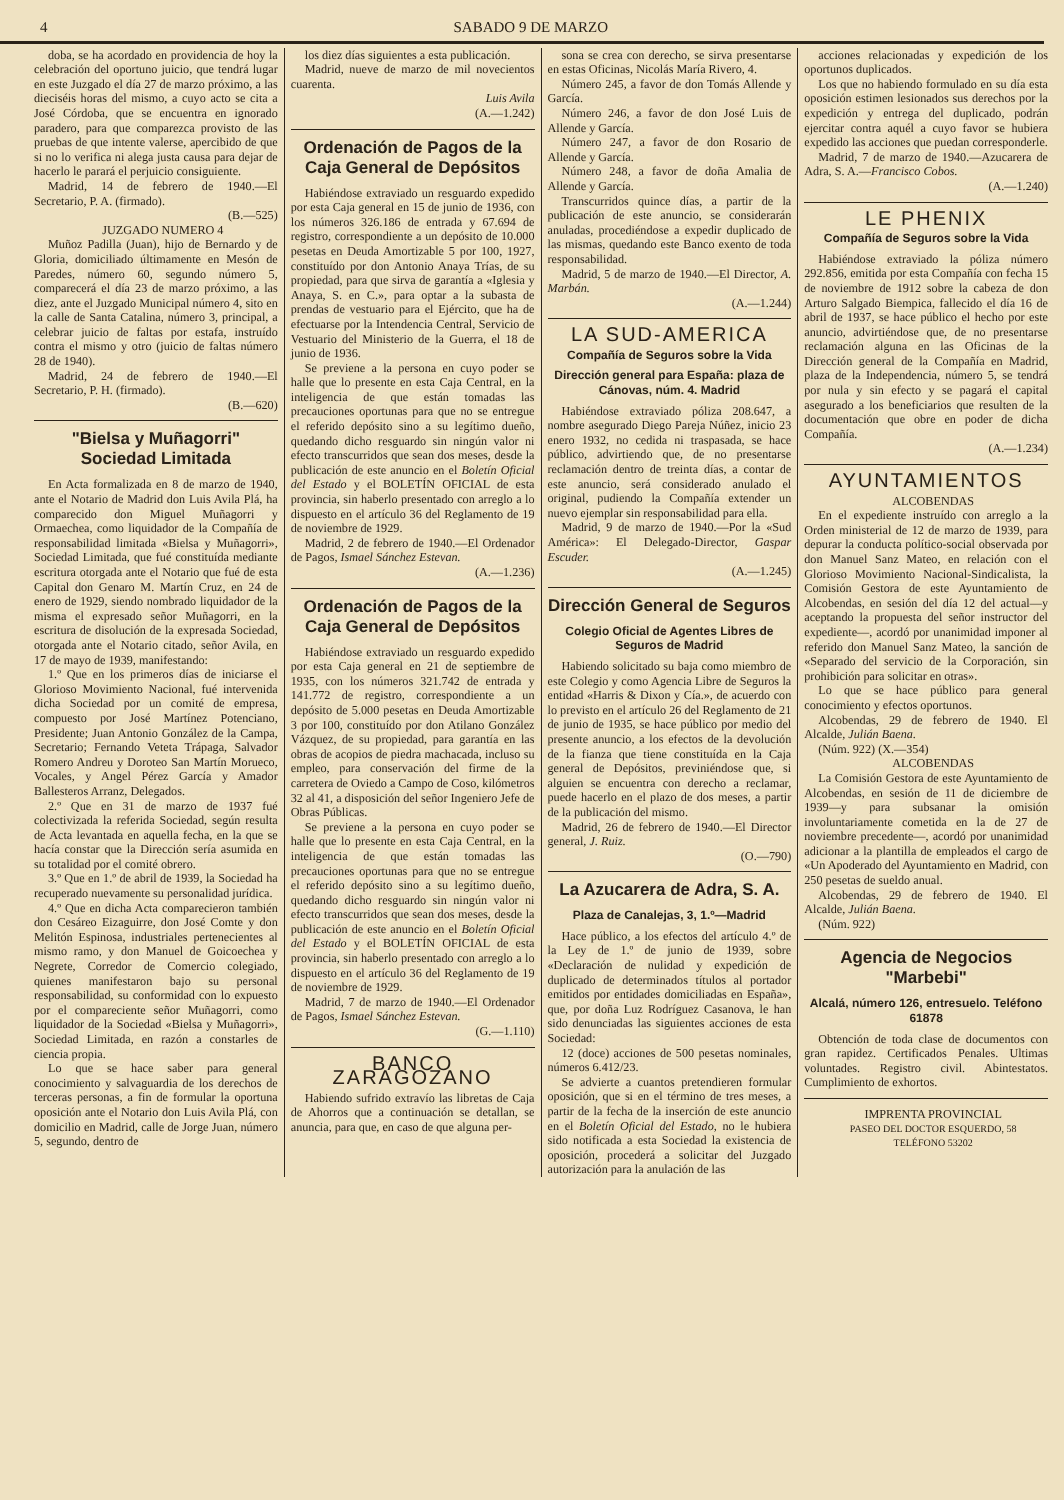4 SABADO 9 DE MARZO
doba, se ha acordado en providencia de hoy la celebración del oportuno juicio, que tendrá lugar en este Juzgado el día 27 de marzo próximo, a las dieciséis horas del mismo, a cuyo acto se cita a José Córdoba, que se encuentra en ignorado paradero, para que comparezca provisto de las pruebas de que intente valerse, apercibido de que si no lo verifica ni alega justa causa para dejar de hacerlo le parará el perjuicio consiguiente.
Madrid, 14 de febrero de 1940.—El Secretario, P. A. (firmado).
(B.—525)
JUZGADO NUMERO 4
Muñoz Padilla (Juan), hijo de Bernardo y de Gloria, domiciliado últimamente en Mesón de Paredes, número 60, segundo número 5, comparecerá el día 23 de marzo próximo, a las diez, ante el Juzgado Municipal número 4, sito en la calle de Santa Catalina, número 3, principal, a celebrar juicio de faltas por estafa, instruído contra el mismo y otro (juicio de faltas número 28 de 1940).
Madrid, 24 de febrero de 1940.—El Secretario, P. H. (firmado).
(B.—620)
"Bielsa y Muñagorri" Sociedad Limitada
En Acta formalizada en 8 de marzo de 1940, ante el Notario de Madrid don Luis Avila Plá, ha comparecido don Miguel Muñagorri y Ormaechea, como liquidador de la Compañía de responsabilidad limitada «Bielsa y Muñagorri», Sociedad Limitada, que fué constituída mediante escritura otorgada ante el Notario que fué de esta Capital don Genaro M. Martín Cruz, en 24 de enero de 1929, siendo nombrado liquidador de la misma el expresado señor Muñagorri, en la escritura de disolución de la expresada Sociedad, otorgada ante el Notario citado, señor Avila, en 17 de mayo de 1939, manifestando:
1.º Que en los primeros días de iniciarse el Glorioso Movimiento Nacional, fué intervenida dicha Sociedad por un comité de empresa, compuesto por José Martínez Potenciano, Presidente; Juan Antonio González de la Campa, Secretario; Fernando Veteta Trápaga, Salvador Romero Andreu y Doroteo San Martín Morueco, Vocales, y Angel Pérez García y Amador Ballesteros Arranz, Delegados.
2.º Que en 31 de marzo de 1937 fué colectivizada la referida Sociedad, según resulta de Acta levantada en aquella fecha, en la que se hacía constar que la Dirección sería asumida en su totalidad por el comité obrero.
3.º Que en 1.º de abril de 1939, la Sociedad ha recuperado nuevamente su personalidad jurídica.
4.º Que en dicha Acta comparecieron también don Cesáreo Eizaguirre, don José Comte y don Melitón Espinosa, industriales pertenecientes al mismo ramo, y don Manuel de Goicoechea y Negrete, Corredor de Comercio colegiado, quienes manifestaron bajo su personal responsabilidad, su conformidad con lo expuesto por el compareciente señor Muñagorri, como liquidador de la Sociedad «Bielsa y Muñagorri», Sociedad Limitada, en razón a constarles de ciencia propia.
Lo que se hace saber para general conocimiento y salvaguardia de los derechos de terceras personas, a fin de formular la oportuna oposición ante el Notario don Luis Avila Plá, con domicilio en Madrid, calle de Jorge Juan, número 5, segundo, dentro de
los diez días siguientes a esta publicación.
Madrid, nueve de marzo de mil novecientos cuarenta.
Luis Avila
(A.—1.242)
Ordenación de Pagos de la Caja General de Depósitos
Habiéndose extraviado un resguardo expedido por esta Caja general en 15 de junio de 1936, con los números 326.186 de entrada y 67.694 de registro, correspondiente a un depósito de 10.000 pesetas en Deuda Amortizable 5 por 100, 1927, constituído por don Antonio Anaya Trías, de su propiedad, para que sirva de garantía a «Iglesia y Anaya, S. en C.», para optar a la subasta de prendas de vestuario para el Ejército, que ha de efectuarse por la Intendencia Central, Servicio de Vestuario del Ministerio de la Guerra, el 18 de junio de 1936.
Se previene a la persona en cuyo poder se halle que lo presente en esta Caja Central, en la inteligencia de que están tomadas las precauciones oportunas para que no se entregue el referido depósito sino a su legítimo dueño, quedando dicho resguardo sin ningún valor ni efecto transcurridos que sean dos meses, desde la publicación de este anuncio en el Boletín Oficial del Estado y el BOLETÍN OFICIAL de esta provincia, sin haberlo presentado con arreglo a lo dispuesto en el artículo 36 del Reglamento de 19 de noviembre de 1929.
Madrid, 2 de febrero de 1940.—El Ordenador de Pagos, Ismael Sánchez Estevan.
(A.—1.236)
Ordenación de Pagos de la Caja General de Depósitos
Habiéndose extraviado un resguardo expedido por esta Caja general en 21 de septiembre de 1935, con los números 321.742 de entrada y 141.772 de registro, correspondiente a un depósito de 5.000 pesetas en Deuda Amortizable 3 por 100, constituído por don Atilano González Vázquez, de su propiedad, para garantía en las obras de acopios de piedra machacada, incluso su empleo, para conservación del firme de la carretera de Oviedo a Campo de Coso, kilómetros 32 al 41, a disposición del señor Ingeniero Jefe de Obras Públicas.
Se previene a la persona en cuyo poder se halle que lo presente en esta Caja Central, en la inteligencia de que están tomadas las precauciones oportunas para que no se entregue el referido depósito sino a su legítimo dueño, quedando dicho resguardo sin ningún valor ni efecto transcurridos que sean dos meses, desde la publicación de este anuncio en el Boletín Oficial del Estado y el BOLETÍN OFICIAL de esta provincia, sin haberlo presentado con arreglo a lo dispuesto en el artículo 36 del Reglamento de 19 de noviembre de 1929.
Madrid, 7 de marzo de 1940.—El Ordenador de Pagos, Ismael Sánchez Estevan.
(G.—1.110)
BANCO ZARAGOZANO
Habiendo sufrido extravío las libretas de Caja de Ahorros que a continuación se detallan, se anuncia, para que, en caso de que alguna per-
sona se crea con derecho, se sirva presentarse en estas Oficinas, Nicolás María Rivero, 4.
Número 245, a favor de don Tomás Allende y García.
Número 246, a favor de don José Luis de Allende y García.
Número 247, a favor de don Rosario de Allende y García.
Número 248, a favor de doña Amalia de Allende y García.
Transcurridos quince días, a partir de la publicación de este anuncio, se considerarán anuladas, procediéndose a expedir duplicado de las mismas, quedando este Banco exento de toda responsabilidad.
Madrid, 5 de marzo de 1940.—El Director, A. Marbán.
(A.—1.244)
LA SUD-AMERICA
Compañía de Seguros sobre la Vida
Dirección general para España: plaza de Cánovas, núm. 4. Madrid
Habiéndose extraviado póliza 208.647, a nombre asegurado Diego Pareja Núñez, inicio 23 enero 1932, no cedida ni traspasada, se hace público, advirtiendo que, de no presentarse reclamación dentro de treinta días, a contar de este anuncio, será considerado anulado el original, pudiendo la Compañía extender un nuevo ejemplar sin responsabilidad para ella.
Madrid, 9 de marzo de 1940.—Por la «Sud América»: El Delegado-Director, Gaspar Escuder.
(A.—1.245)
Dirección General de Seguros
Colegio Oficial de Agentes Libres de Seguros de Madrid
Habiendo solicitado su baja como miembro de este Colegio y como Agencia Libre de Seguros la entidad «Harris & Dixon y Cía.», de acuerdo con lo previsto en el artículo 26 del Reglamento de 21 de junio de 1935, se hace público por medio del presente anuncio, a los efectos de la devolución de la fianza que tiene constituída en la Caja general de Depósitos, previniéndose que, si alguien se encuentra con derecho a reclamar, puede hacerlo en el plazo de dos meses, a partir de la publicación del mismo.
Madrid, 26 de febrero de 1940.—El Director general, J. Ruiz.
(O.—790)
La Azucarera de Adra, S. A.
Plaza de Canalejas, 3, 1.º—Madrid
Hace público, a los efectos del artículo 4.º de la Ley de 1.º de junio de 1939, sobre «Declaración de nulidad y expedición de duplicado de determinados títulos al portador emitidos por entidades domiciliadas en España», que, por doña Luz Rodríguez Casanova, le han sido denunciadas las siguientes acciones de esta Sociedad:
12 (doce) acciones de 500 pesetas nominales, números 6.412/23.
Se advierte a cuantos pretendieren formular oposición, que si en el término de tres meses, a partir de la fecha de la inserción de este anuncio en el Boletín Oficial del Estado, no le hubiera sido notificada a esta Sociedad la existencia de oposición, procederá a solicitar del Juzgado autorización para la anulación de las
acciones relacionadas y expedición de los oportunos duplicados.
Los que no habiendo formulado en su día esta oposición estimen lesionados sus derechos por la expedición y entrega del duplicado, podrán ejercitar contra aquél a cuyo favor se hubiera expedido las acciones que puedan corresponderle.
Madrid, 7 de marzo de 1940.—Azucarera de Adra, S. A.—Francisco Cobos.
(A.—1.240)
LE PHENIX
Compañía de Seguros sobre la Vida
Habiéndose extraviado la póliza número 292.856, emitida por esta Compañía con fecha 15 de noviembre de 1912 sobre la cabeza de don Arturo Salgado Biempica, fallecido el día 16 de abril de 1937, se hace público el hecho por este anuncio, advirtiéndose que, de no presentarse reclamación alguna en las Oficinas de la Dirección general de la Compañía en Madrid, plaza de la Independencia, número 5, se tendrá por nula y sin efecto y se pagará el capital asegurado a los beneficiarios que resulten de la documentación que obre en poder de dicha Compañía.
(A.—1.234)
AYUNTAMIENTOS
ALCOBENDAS
En el expediente instruído con arreglo a la Orden ministerial de 12 de marzo de 1939, para depurar la conducta político-social observada por don Manuel Sanz Mateo, en relación con el Glorioso Movimiento Nacional-Sindicalista, la Comisión Gestora de este Ayuntamiento de Alcobendas, en sesión del día 12 del actual—y aceptando la propuesta del señor instructor del expediente—, acordó por unanimidad imponer al referido don Manuel Sanz Mateo, la sanción de «Separado del servicio de la Corporación, sin prohibición para solicitar en otras».
Lo que se hace público para general conocimiento y efectos oportunos.
Alcobendas, 29 de febrero de 1940. El Alcalde, Julián Baena.
(Núm. 922) (X.—354)
ALCOBENDAS
La Comisión Gestora de este Ayuntamiento de Alcobendas, en sesión de 11 de diciembre de 1939—y para subsanar la omisión involuntariamente cometida en la de 27 de noviembre precedente—, acordó por unanimidad adicionar a la plantilla de empleados el cargo de «Un Apoderado del Ayuntamiento en Madrid, con 250 pesetas de sueldo anual.
Alcobendas, 29 de febrero de 1940. El Alcalde, Julián Baena.
(Núm. 922)
Agencia de Negocios "Marbebi"
Alcalá, número 126, entresuelo. Teléfono 61878
Obtención de toda clase de documentos con gran rapidez. Certificados Penales. Ultimas voluntades. Registro civil. Abintestatos. Cumplimiento de exhortos.
IMPRENTA PROVINCIAL
PASEO DEL DOCTOR ESQUERDO, 58
TELÉFONO 53202